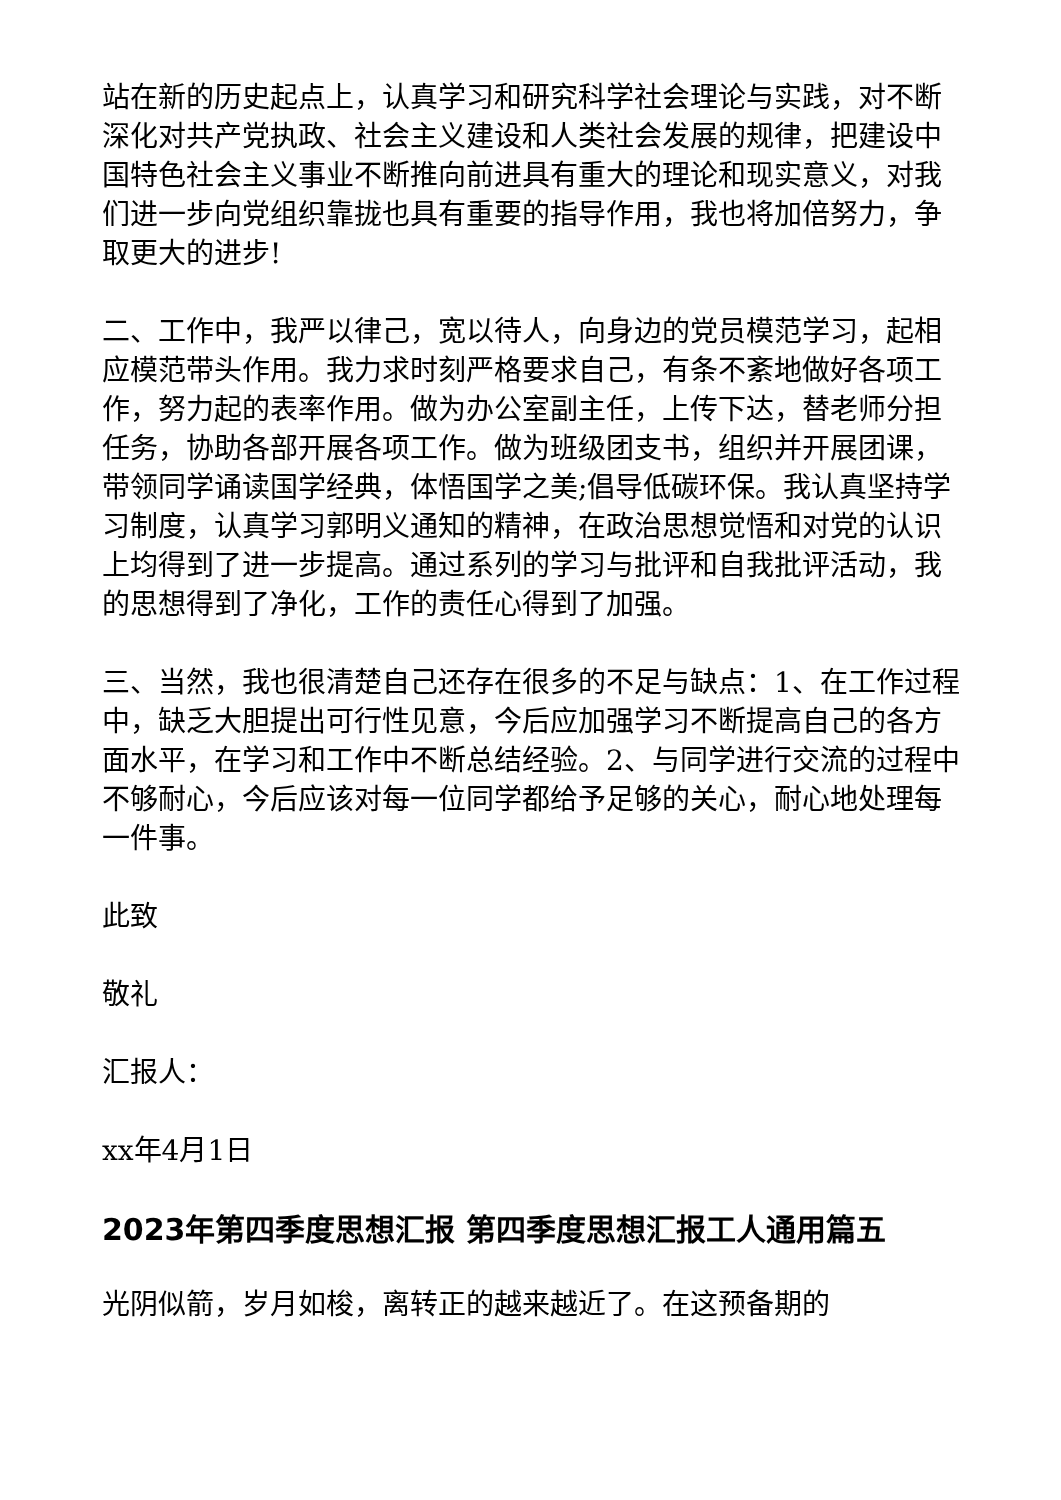站在新的历史起点上，认真学习和研究科学社会理论与实践，对不断深化对共产党执政、社会主义建设和人类社会发展的规律，把建设中国特色社会主义事业不断推向前进具有重大的理论和现实意义，对我们进一步向党组织靠拢也具有重要的指导作用，我也将加倍努力，争取更大的进步!
二、工作中，我严以律己，宽以待人，向身边的党员模范学习，起相应模范带头作用。我力求时刻严格要求自己，有条不紊地做好各项工作，努力起的表率作用。做为办公室副主任，上传下达，替老师分担任务，协助各部开展各项工作。做为班级团支书，组织并开展团课，带领同学诵读国学经典，体悟国学之美;倡导低碳环保。我认真坚持学习制度，认真学习郭明义通知的精神，在政治思想觉悟和对党的认识上均得到了进一步提高。通过系列的学习与批评和自我批评活动，我的思想得到了净化，工作的责任心得到了加强。
三、当然，我也很清楚自己还存在很多的不足与缺点：1、在工作过程中，缺乏大胆提出可行性见意，今后应加强学习不断提高自己的各方面水平，在学习和工作中不断总结经验。2、与同学进行交流的过程中不够耐心，今后应该对每一位同学都给予足够的关心，耐心地处理每一件事。
此致
敬礼
汇报人：
xx年4月1日
2023年第四季度思想汇报 第四季度思想汇报工人通用篇五
光阴似箭，岁月如梭，离转正的越来越近了。在这预备期的